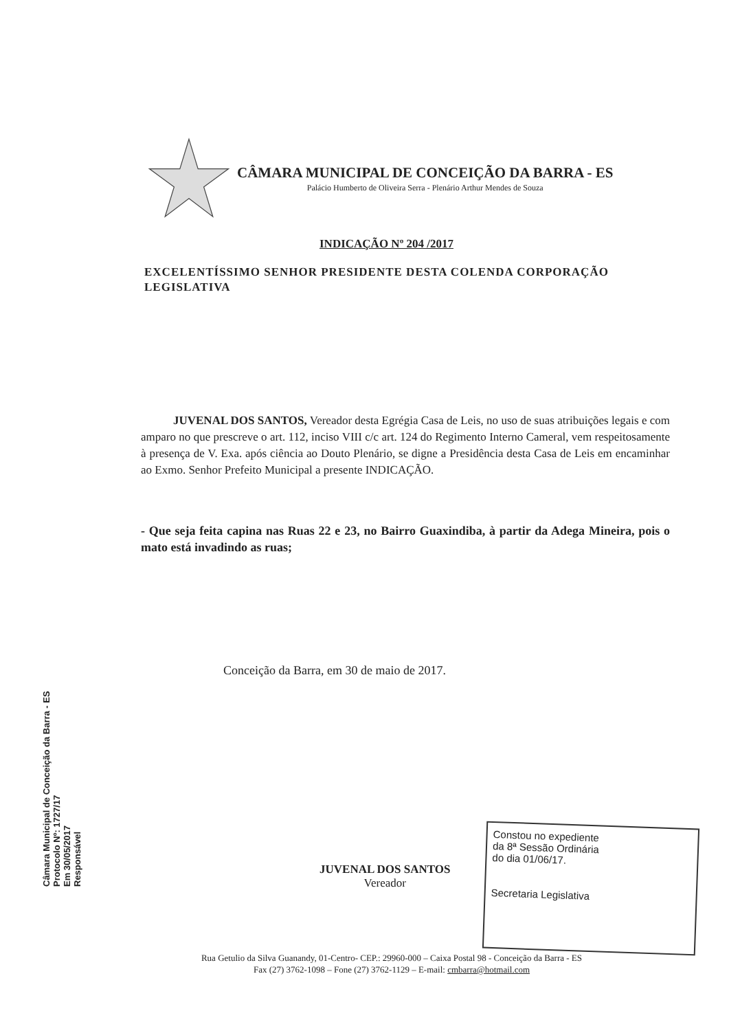CÂMARA MUNICIPAL DE CONCEIÇÃO DA BARRA - ES
Palácio Humberto de Oliveira Serra - Plenário Arthur Mendes de Souza
INDICAÇÃO Nº 204 /2017
EXCELENTÍSSIMO SENHOR PRESIDENTE DESTA COLENDA CORPORAÇÃO LEGISLATIVA
JUVENAL DOS SANTOS, Vereador desta Egrégia Casa de Leis, no uso de suas atribuições legais e com amparo no que prescreve o art. 112, inciso VIII c/c art. 124 do Regimento Interno Cameral, vem respeitosamente à presença de V. Exa. após ciência ao Douto Plenário, se digne a Presidência desta Casa de Leis em encaminhar ao Exmo. Senhor Prefeito Municipal a presente INDICAÇÃO.
- Que seja feita capina nas Ruas 22 e 23, no Bairro Guaxindiba, à partir da Adega Mineira, pois o mato está invadindo as ruas;
Conceição da Barra, em 30 de maio de 2017.
Câmara Municipal de Conceição da Barra - ES
Protocolo Nº: 1727/17
Em 30/05/2017
Responsável
JUVENAL DOS SANTOS
Vereador
Constou no expediente
da 8ª Sessão Ordinária
do dia 01/06/17.
Secretaria Legislativa
Rua Getulio da Silva Guanandy, 01-Centro- CEP.: 29960-000 – Caixa Postal 98 - Conceição da Barra - ES
Fax (27) 3762-1098 – Fone (27) 3762-1129 – E-mail: cmbarra@hotmail.com